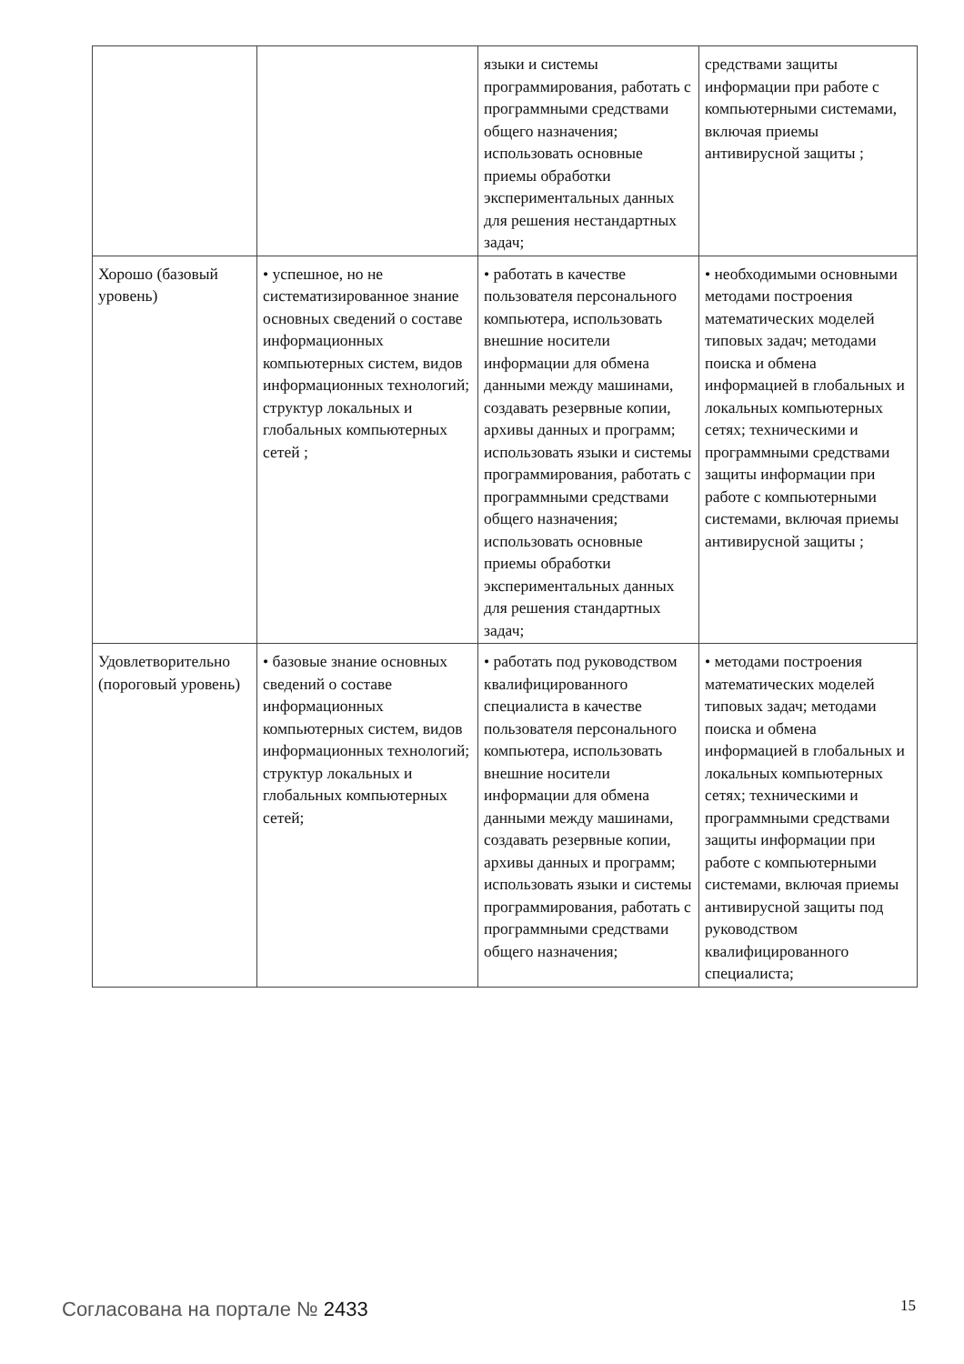| | | языки и системы программирования, работать с программными средствами общего назначения; использовать основные приемы обработки экспериментальных данных для решения нестандартных задач; | средствами защиты информации при работе с компьютерными системами, включая приемы антивирусной защиты ; |
| Хорошо (базовый уровень) | • успешное, но не систематизированное знание основных сведений о составе информационных компьютерных систем, видов информационных технологий; структур локальных и глобальных компьютерных сетей ; | • работать в качестве пользователя персонального компьютера, использовать внешние носители информации для обмена данными между машинами, создавать резервные копии, архивы данных и программ; использовать языки и системы программирования, работать с программными средствами общего назначения; использовать основные приемы обработки экспериментальных данных для решения стандартных задач; | • необходимыми основными методами построения математических моделей типовых задач; методами поиска и обмена информацией в глобальных и локальных компьютерных сетях; техническими и программными средствами защиты информации при работе с компьютерными системами, включая приемы антивирусной защиты ; |
| Удовлетворительно (пороговый уровень) | • базовые знание основных сведений о составе информационных компьютерных систем, видов информационных технологий; структур локальных и глобальных компьютерных сетей; | • работать под руководством квалифицированного специалиста в качестве пользователя персонального компьютера, использовать внешние носители информации для обмена данными между машинами, создавать резервные копии, архивы данных и программ; использовать языки и системы программирования, работать с программными средствами общего назначения; | • методами построения математических моделей типовых задач; методами поиска и обмена информацией в глобальных и локальных компьютерных сетях; техническими и программными средствами защиты информации при работе с компьютерными системами, включая приемы антивирусной защиты под руководством квалифицированного специалиста; |
Согласована на портале № 2433 15